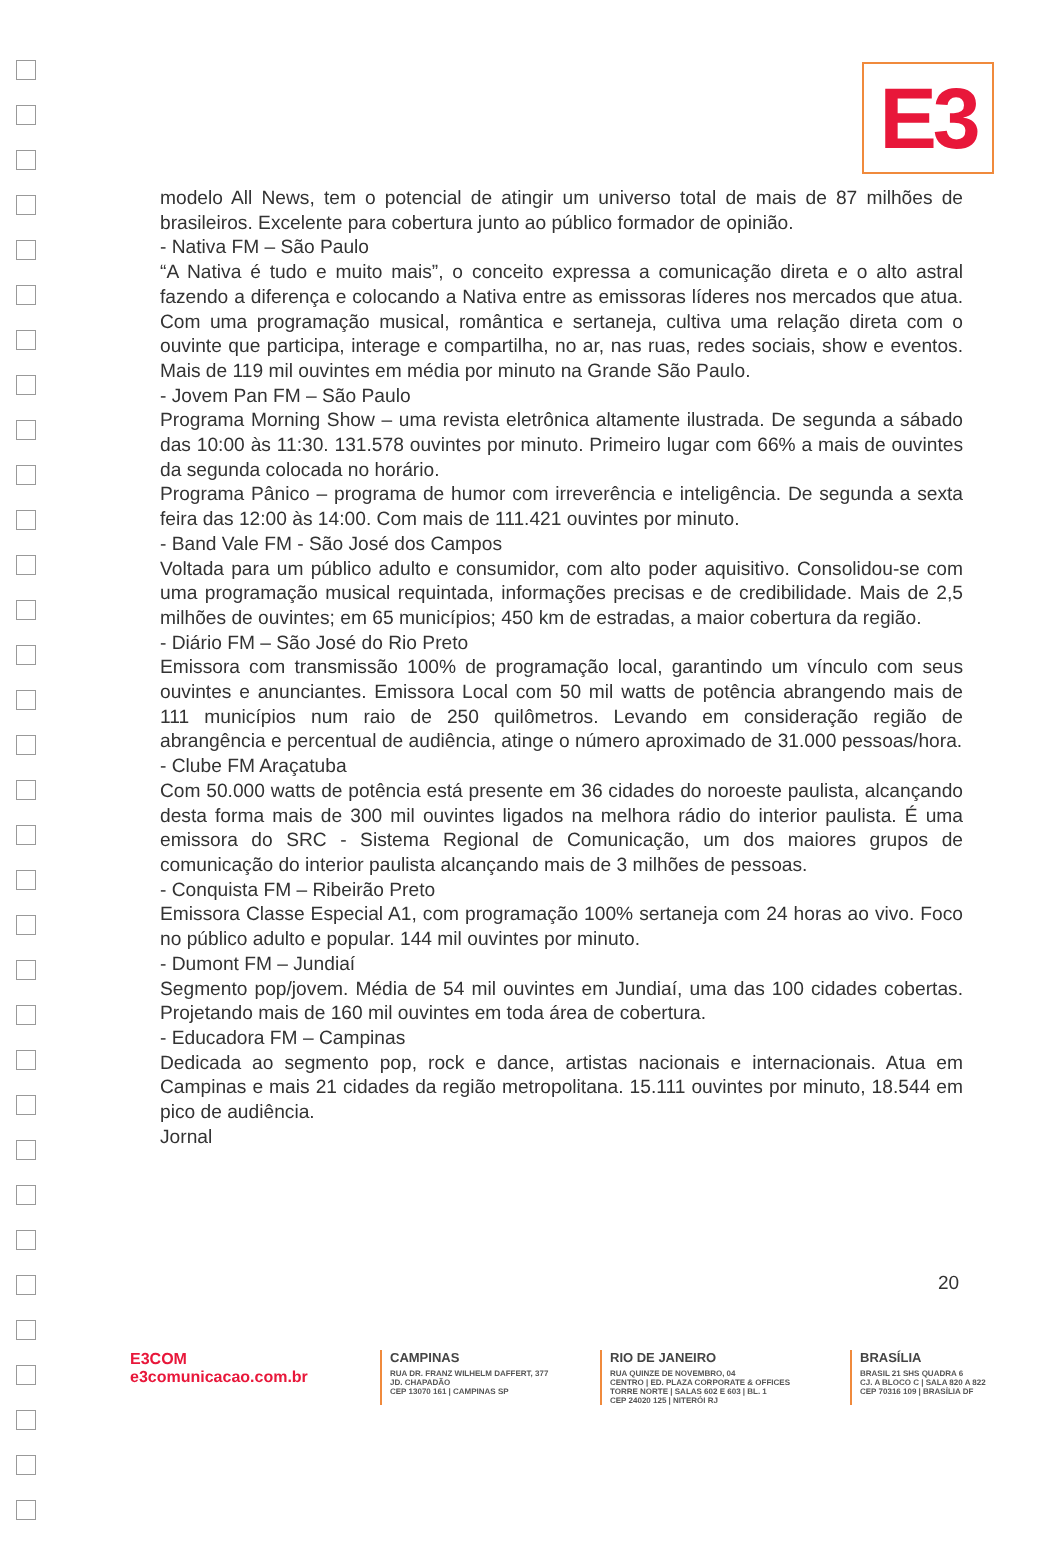E3
modelo All News, tem o potencial de atingir um universo total de mais de 87 milhões de brasileiros. Excelente para cobertura junto ao público formador de opinião.
- Nativa FM – São Paulo
“A Nativa é tudo e muito mais”, o conceito expressa a comunicação direta e o alto astral fazendo a diferença e colocando a Nativa entre as emissoras líderes nos mercados que atua. Com uma programação musical, romântica e sertaneja, cultiva uma relação direta com o ouvinte que participa, interage e compartilha, no ar, nas ruas, redes sociais, show e eventos. Mais de 119 mil ouvintes em média por minuto na Grande São Paulo.
- Jovem Pan FM – São Paulo
Programa Morning Show – uma revista eletrônica altamente ilustrada. De segunda a sábado das 10:00 às 11:30. 131.578 ouvintes por minuto. Primeiro lugar com 66% a mais de ouvintes da segunda colocada no horário.
Programa Pânico – programa de humor com irreverência e inteligência. De segunda a sexta feira das 12:00 às 14:00. Com mais de 111.421 ouvintes por minuto.
- Band Vale FM - São José dos Campos
Voltada para um público adulto e consumidor, com alto poder aquisitivo. Consolidou-se com uma programação musical requintada, informações precisas e de credibilidade. Mais de 2,5 milhões de ouvintes; em 65 municípios; 450 km de estradas, a maior cobertura da região.
- Diário FM – São José do Rio Preto
Emissora com transmissão 100% de programação local, garantindo um vínculo com seus ouvintes e anunciantes. Emissora Local com 50 mil watts de potência abrangendo mais de 111 municípios num raio de 250 quilômetros. Levando em consideração região de abrangência e percentual de audiência, atinge o número aproximado de 31.000 pessoas/hora.
- Clube FM Araçatuba
Com 50.000 watts de potência está presente em 36 cidades do noroeste paulista, alcançando desta forma mais de 300 mil ouvintes ligados na melhora rádio do interior paulista. É uma emissora do SRC - Sistema Regional de Comunicação, um dos maiores grupos de comunicação do interior paulista alcançando mais de 3 milhões de pessoas.
- Conquista FM – Ribeirão Preto
Emissora Classe Especial A1, com programação 100% sertaneja com 24 horas ao vivo. Foco no público adulto e popular. 144 mil ouvintes por minuto.
- Dumont FM – Jundiaí
Segmento pop/jovem. Média de 54 mil ouvintes em Jundiaí, uma das 100 cidades cobertas. Projetando mais de 160 mil ouvintes em toda área de cobertura.
- Educadora FM – Campinas
Dedicada ao segmento pop, rock e dance, artistas nacionais e internacionais. Atua em Campinas e mais 21 cidades da região metropolitana. 15.111 ouvintes por minuto, 18.544 em pico de audiência.
Jornal
20
E3COM
e3comunicacao.com.br
CAMPINAS
RUA DR. FRANZ WILHELM DAFFERT, 377
JD. CHAPADÃO
CEP 13070 161 | CAMPINAS SP
RIO DE JANEIRO
RUA QUINZE DE NOVEMBRO, 04
CENTRO | ED. PLAZA CORPORATE & OFFICES
TORRE NORTE | SALAS 602 E 603 | BL. 1
CEP 24020 125 | NITERÓI RJ
BRASÍLIA
BRASIL 21 SHS QUADRA 6
CJ. A BLOCO C | SALA 820 A 822
CEP 70316 109 | BRASÍLIA DF